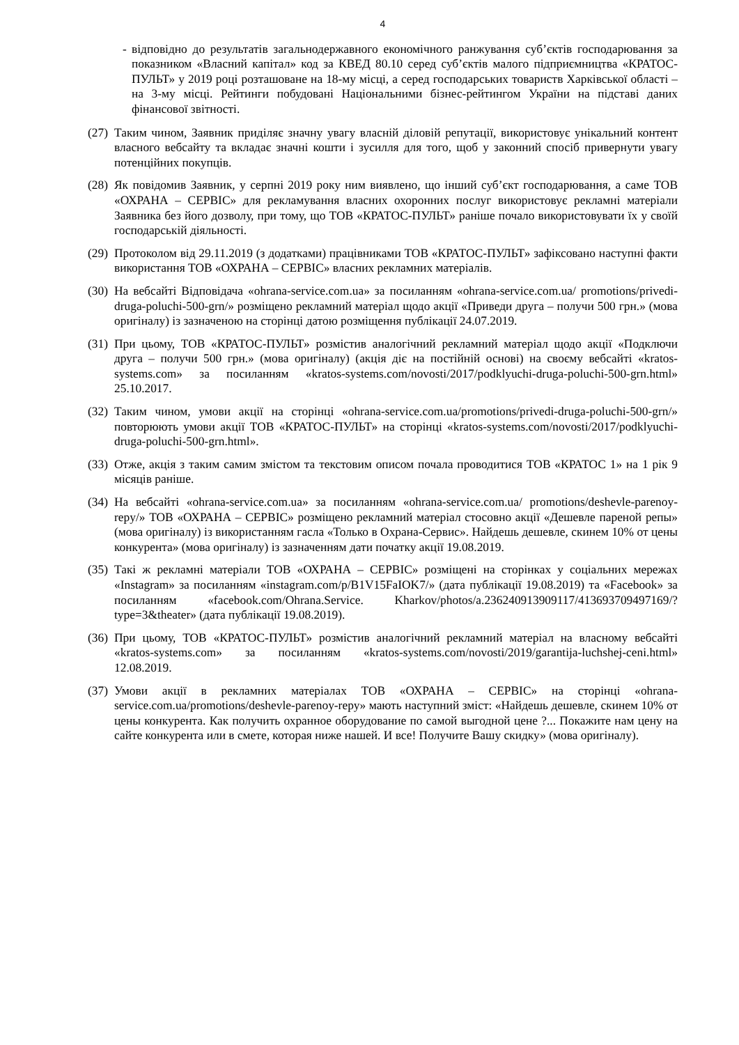4
- відповідно до результатів загальнодержавного економічного ранжування суб’єктів господарювання за показником «Власний капітал» код за КВЕД 80.10 серед суб’єктів малого підприємництва «КРАТОС-ПУЛЬТ» у 2019 році розташоване на 18-му місці, а серед господарських товариств Харківської області – на 3-му місці. Рейтинги побудовані Національними бізнес-рейтингом України на підставі даних фінансової звітності.
(27)
Таким чином, Заявник приділяє значну увагу власній діловій репутації, використовує унікальний контент власного вебсайту та вкладає значні кошти і зусилля для того, щоб у законний спосіб привернути увагу потенційних покупців.
(28)
Як повідомив Заявник, у серпні 2019 року ним виявлено, що інший суб’єкт господарювання, а саме ТОВ «ОХРАНА – СЕРВІС» для рекламування власних охоронних послуг використовує рекламні матеріали Заявника без його дозволу, при тому, що ТОВ «КРАТОС-ПУЛЬТ» раніше почало використовувати їх у своїй господарській діяльності.
(29)
Протоколом від 29.11.2019 (з додатками) працівниками ТОВ «КРАТОС-ПУЛЬТ» зафіксовано наступні факти використання ТОВ «ОХРАНА – СЕРВІС» власних рекламних матеріалів.
(30)
На вебсайті Відповідача «ohrana-service.com.ua» за посиланням «ohrana-service.com.ua/ promotions/privedi-druga-poluchi-500-grn/» розміщено рекламний матеріал щодо акції «Приведи друга – получи 500 грн.» (мова оригіналу) із зазначеною на сторінці датою розміщення публікації 24.07.2019.
(31)
При цьому, ТОВ «КРАТОС-ПУЛЬТ» розмістив аналогічний рекламний матеріал щодо акції «Подключи друга – получи 500 грн.» (мова оригіналу) (акція діє на постійній основі) на своєму вебсайті «kratos-systems.com» за посиланням «kratos-systems.com/novosti/2017/podklyuchi-druga-poluchi-500-grn.html» 25.10.2017.
(32)
Таким чином, умови акції на сторінці «ohrana-service.com.ua/promotions/privedi-druga-poluchi-500-grn/» повторюють умови акції ТОВ «КРАТОС-ПУЛЬТ» на сторінці «kratos-systems.com/novosti/2017/podklyuchi-druga-poluchi-500-grn.html».
(33)
Отже, акція з таким самим змістом та текстовим описом почала проводитися ТОВ «КРАТОС 1» на 1 рік 9 місяців раніше.
(34)
На вебсайті «ohrana-service.com.ua» за посиланням «ohrana-service.com.ua/ promotions/deshevle-parenoy-repy/» ТОВ «ОХРАНА – СЕРВІС» розміщено рекламний матеріал стосовно акції «Дешевле пареной репы» (мова оригіналу) із використанням гасла «Только в Охрана-Сервис». Найдешь дешевле, скинем 10% от цены конкурента» (мова оригіналу) із зазначенням дати початку акції 19.08.2019.
(35)
Такі ж рекламні матеріали ТОВ «ОХРАНА – СЕРВІС» розміщені на сторінках у соціальних мережах «Instagram» за посиланням «instagram.com/p/B1V15FaIOK7/» (дата публікації 19.08.2019) та «Facebook» за посиланням «facebook.com/Ohrana.Service. Kharkov/photos/a.236240913909117/413693709497169/?type=3&theater» (дата публікації 19.08.2019).
(36)
При цьому, ТОВ «КРАТОС-ПУЛЬТ» розмістив аналогічний рекламний матеріал на власному вебсайті «kratos-systems.com» за посиланням «kratos-systems.com/novosti/2019/garantija-luchshej-ceni.html» 12.08.2019.
(37)
Умови акції в рекламних матеріалах ТОВ «ОХРАНА – СЕРВІС» на сторінці «ohrana-service.com.ua/promotions/deshevle-parenoy-repy» мають наступний зміст: «Найдешь дешевле, скинем 10% от цены конкурента. Как получить охранное оборудование по самой выгодной цене ?... Покажите нам цену на сайте конкурента или в смете, которая ниже нашей. И все! Получите Вашу скидку» (мова оригіналу).